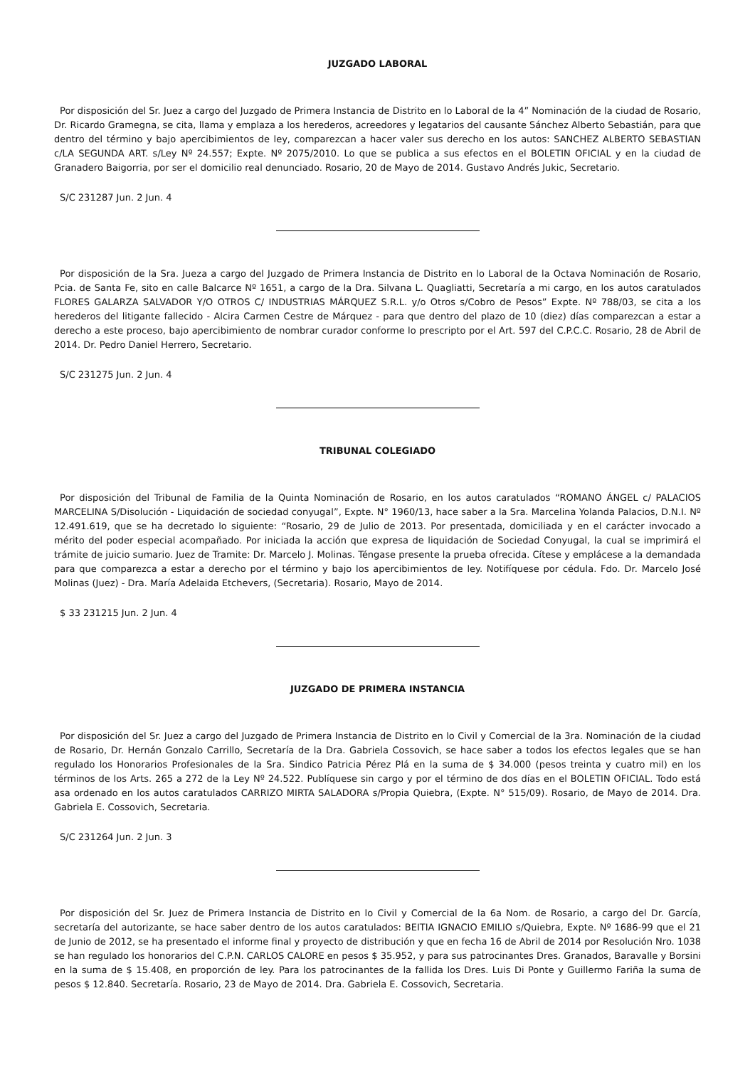JUZGADO LABORAL
Por disposición del Sr. Juez a cargo del Juzgado de Primera Instancia de Distrito en lo Laboral de la 4” Nominación de la ciudad de Rosario, Dr. Ricardo Gramegna, se cita, llama y emplaza a los herederos, acreedores y legatarios del causante Sánchez Alberto Sebastián, para que dentro del término y bajo apercibimientos de ley, comparezcan a hacer valer sus derecho en los autos: SANCHEZ ALBERTO SEBASTIAN c/LA SEGUNDA ART. s/Ley Nº 24.557; Expte. Nº 2075/2010. Lo que se publica a sus efectos en el BOLETIN OFICIAL y en la ciudad de Granadero Baigorria, por ser el domicilio real denunciado. Rosario, 20 de Mayo de 2014. Gustavo Andrés Jukic, Secretario.
S/C 231287 Jun. 2 Jun. 4
Por disposición de la Sra. Jueza a cargo del Juzgado de Primera Instancia de Distrito en lo Laboral de la Octava Nominación de Rosario, Pcia. de Santa Fe, sito en calle Balcarce Nº 1651, a cargo de la Dra. Silvana L. Quagliatti, Secretaría a mi cargo, en los autos caratulados FLORES GALARZA SALVADOR Y/O OTROS C/ INDUSTRIAS MÁRQUEZ S.R.L. y/o Otros s/Cobro de Pesos” Expte. Nº 788/03, se cita a los herederos del litigante fallecido - Alcira Carmen Cestre de Márquez - para que dentro del plazo de 10 (diez) días comparezcan a estar a derecho a este proceso, bajo apercibimiento de nombrar curador conforme lo prescripto por el Art. 597 del C.P.C.C. Rosario, 28 de Abril de 2014. Dr. Pedro Daniel Herrero, Secretario.
S/C 231275 Jun. 2 Jun. 4
TRIBUNAL COLEGIADO
Por disposición del Tribunal de Familia de la Quinta Nominación de Rosario, en los autos caratulados “ROMANO ÁNGEL c/ PALACIOS MARCELINA S/Disolución - Liquidación de sociedad conyugal”, Expte. N° 1960/13, hace saber a la Sra. Marcelina Yolanda Palacios, D.N.I. Nº 12.491.619, que se ha decretado lo siguiente: “Rosario, 29 de Julio de 2013. Por presentada, domiciliada y en el carácter invocado a mérito del poder especial acompañado. Por iniciada la acción que expresa de liquidación de Sociedad Conyugal, la cual se imprimirá el trámite de juicio sumario. Juez de Tramite: Dr. Marcelo J. Molinas. Téngase presente la prueba ofrecida. Cítese y emplácese a la demandada para que comparezca a estar a derecho por el término y bajo los apercibimientos de ley. Notifíquese por cédula. Fdo. Dr. Marcelo José Molinas (Juez) - Dra. María Adelaida Etchevers, (Secretaria). Rosario, Mayo de 2014.
$ 33 231215 Jun. 2 Jun. 4
JUZGADO DE PRIMERA INSTANCIA
Por disposición del Sr. Juez a cargo del Juzgado de Primera Instancia de Distrito en lo Civil y Comercial de la 3ra. Nominación de la ciudad de Rosario, Dr. Hernán Gonzalo Carrillo, Secretaría de la Dra. Gabriela Cossovich, se hace saber a todos los efectos legales que se han regulado los Honorarios Profesionales de la Sra. Sindico Patricia Pérez Plá en la suma de $ 34.000 (pesos treinta y cuatro mil) en los términos de los Arts. 265 a 272 de la Ley Nº 24.522. Publíquese sin cargo y por el término de dos días en el BOLETIN OFICIAL. Todo está asa ordenado en los autos caratulados CARRIZO MIRTA SALADORA s/Propia Quiebra, (Expte. N° 515/09). Rosario, de Mayo de 2014. Dra. Gabriela E. Cossovich, Secretaria.
S/C 231264 Jun. 2 Jun. 3
Por disposición del Sr. Juez de Primera Instancia de Distrito en lo Civil y Comercial de la 6a Nom. de Rosario, a cargo del Dr. García, secretaría del autorizante, se hace saber dentro de los autos caratulados: BEITIA IGNACIO EMILIO s/Quiebra, Expte. Nº 1686-99 que el 21 de Junio de 2012, se ha presentado el informe final y proyecto de distribución y que en fecha 16 de Abril de 2014 por Resolución Nro. 1038 se han regulado los honorarios del C.P.N. CARLOS CALORE en pesos $ 35.952, y para sus patrocinantes Dres. Granados, Baravalle y Borsini en la suma de $ 15.408, en proporción de ley. Para los patrocinantes de la fallida los Dres. Luis Di Ponte y Guillermo Fariña la suma de pesos $ 12.840. Secretaría. Rosario, 23 de Mayo de 2014. Dra. Gabriela E. Cossovich, Secretaria.